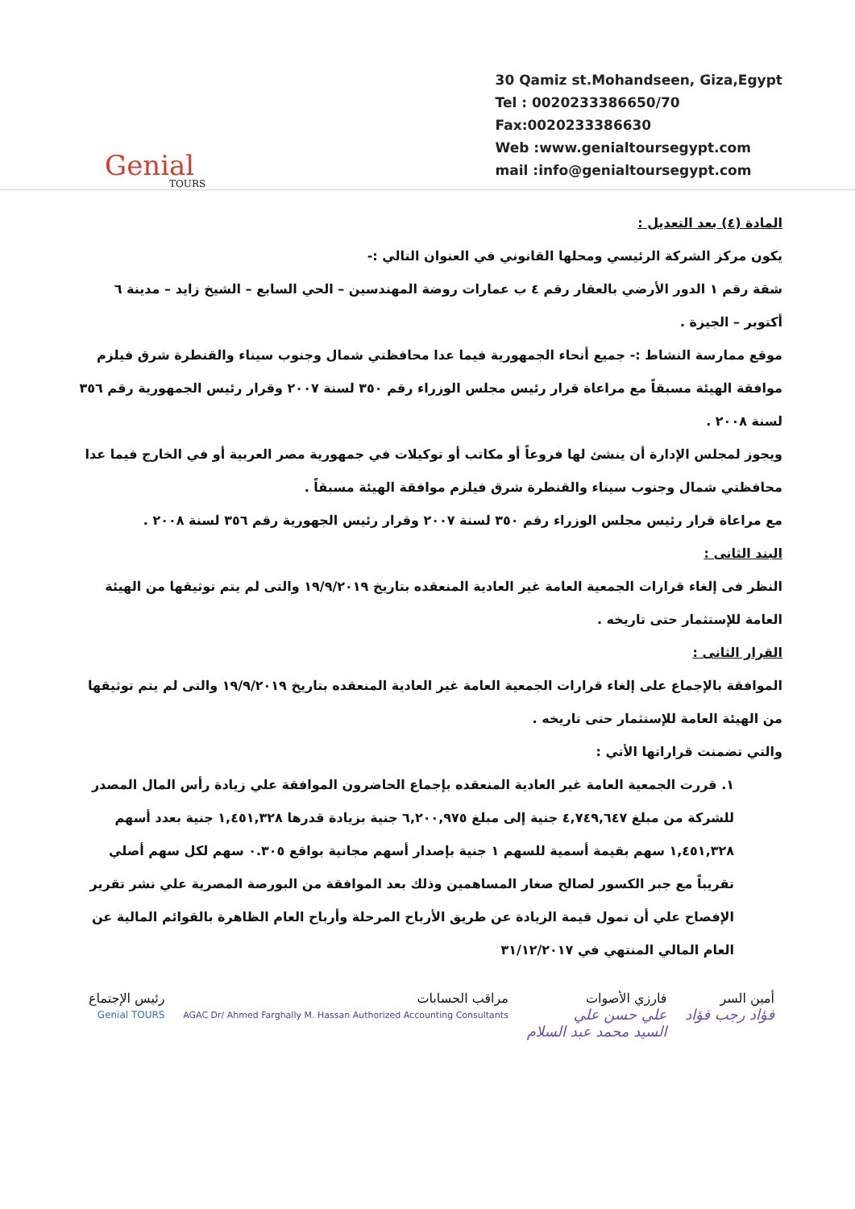Genial
TOURS
30 Qamiz st.Mohandseen, Giza,Egypt
Tel : 0020233386650/70
Fax:0020233386630
Web :www.genialtoursegypt.com
mail :info@genialtoursegypt.com
المادة (٤) بعد التعديل :
يكون مركز الشركة الرئيسي ومحلها القانوني في العنوان التالي :-
شقة رقم ١ الدور الأرضي بالعقار رقم ٤ ب عمارات روضة المهندسين – الحي السابع – الشيخ زايد – مدينة ٦ أكتوبر – الجيزة .
موقع ممارسة النشاط :- جميع أنحاء الجمهورية فيما عدا محافظتي شمال وجنوب سيناء والقنطرة شرق فيلزم موافقة الهيئة مسبقاً مع مراعاة قرار رئيس مجلس الوزراء رقم ٣٥٠ لسنة ٢٠٠٧ وقرار رئيس الجمهورية رقم ٣٥٦ لسنة ٢٠٠٨ .
ويجوز لمجلس الإدارة أن ينشئ لها فروعاً أو مكاتب أو توكيلات في جمهورية مصر العربية أو في الخارج فيما عدا محافظتي شمال وجنوب سيناء والقنطرة شرق فيلزم موافقة الهيئة مسبقاً .
مع مراعاة قرار رئيس مجلس الوزراء رقم ٣٥٠ لسنة ٢٠٠٧ وقرار رئيس الجهورية رقم ٣٥٦ لسنة ٢٠٠٨ .
البند الثانى :
النظر فى إلغاء قرارات الجمعية العامة غير العادية المنعقده بتاريخ ١٩/٩/٢٠١٩ والتى لم يتم توثيقها من الهيئة العامة للإستثمار حتى تاريخه .
القرار الثانى :
الموافقة بالإجماع على إلغاء قرارات الجمعية العامة غير العادية المنعقده بتاريخ ١٩/٩/٢٠١٩ والتى لم يتم توثيقها من الهيئة العامة للإستثمار حتى تاريخه .
والتي تضمنت قراراتها الأتي :
١. قررت الجمعية العامة غير العادية المنعقده بإجماع الحاضرون الموافقة علي زيادة رأس المال المصدر للشركة من مبلغ ٤,٧٤٩,٦٤٧ جنية إلى مبلغ ٦,٢٠٠,٩٧٥ جنية بزيادة قدرها ١,٤٥١,٣٢٨ جنية بعدد أسهم ١,٤٥١,٣٢٨ سهم بقيمة أسمية للسهم ١ جنية بإصدار أسهم مجانية بواقع ٠.٣٠٥ سهم لكل سهم أصلي تقريباً مع جبر الكسور لصالح صغار المساهمين وذلك بعد الموافقة من البورصة المصرية علي نشر تقرير الإفصاح علي أن تمول قيمة الزيادة عن طريق الأرباح المرحلة وأرباح العام الظاهرة بالقوائم المالية عن العام المالي المنتهي في ٣١/١٢/٢٠١٧
أمين السر
فؤاد رجب فؤاد
فارزي الأصوات
علي حسن علي
السيد محمد عبد السلام
مراقب الحسابات
AGAC Dr/ Ahmed Farghally M. Hassan Authorized Accounting Consultants
رئيس الإجتماع
Genial TOURS